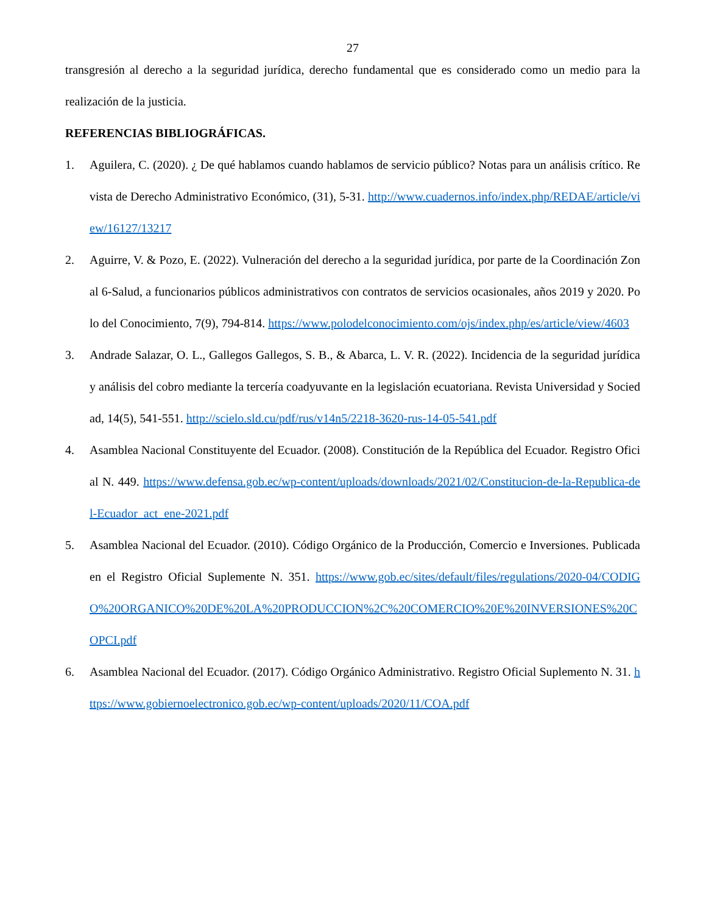27
transgresión al derecho a la seguridad jurídica, derecho fundamental que es considerado como un medio para la realización de la justicia.
REFERENCIAS BIBLIOGRÁFICAS.
1. Aguilera, C. (2020). ¿ De qué hablamos cuando hablamos de servicio público? Notas para un análisis crítico. Revista de Derecho Administrativo Económico, (31), 5-31. http://www.cuadernos.info/index.php/REDAE/article/view/16127/13217
2. Aguirre, V. & Pozo, E. (2022). Vulneración del derecho a la seguridad jurídica, por parte de la Coordinación Zonal 6-Salud, a funcionarios públicos administrativos con contratos de servicios ocasionales, años 2019 y 2020. Polo del Conocimiento, 7(9), 794-814. https://www.polodelconocimiento.com/ojs/index.php/es/article/view/4603
3. Andrade Salazar, O. L., Gallegos Gallegos, S. B., & Abarca, L. V. R. (2022). Incidencia de la seguridad jurídica y análisis del cobro mediante la tercería coadyuvante en la legislación ecuatoriana. Revista Universidad y Sociedad, 14(5), 541-551. http://scielo.sld.cu/pdf/rus/v14n5/2218-3620-rus-14-05-541.pdf
4. Asamblea Nacional Constituyente del Ecuador. (2008). Constitución de la República del Ecuador. Registro Oficial N. 449. https://www.defensa.gob.ec/wp-content/uploads/downloads/2021/02/Constitucion-de-la-Republica-del-Ecuador_act_ene-2021.pdf
5. Asamblea Nacional del Ecuador. (2010). Código Orgánico de la Producción, Comercio e Inversiones. Publicada en el Registro Oficial Suplemente N. 351. https://www.gob.ec/sites/default/files/regulations/2020-04/CODIGO%20ORGANICO%20DE%20LA%20PRODUCCION%2C%20COMERCIO%20E%20INVERSIONES%20COPCI.pdf
6. Asamblea Nacional del Ecuador. (2017). Código Orgánico Administrativo. Registro Oficial Suplemento N. 31. https://www.gobiernoelectronico.gob.ec/wp-content/uploads/2020/11/COA.pdf